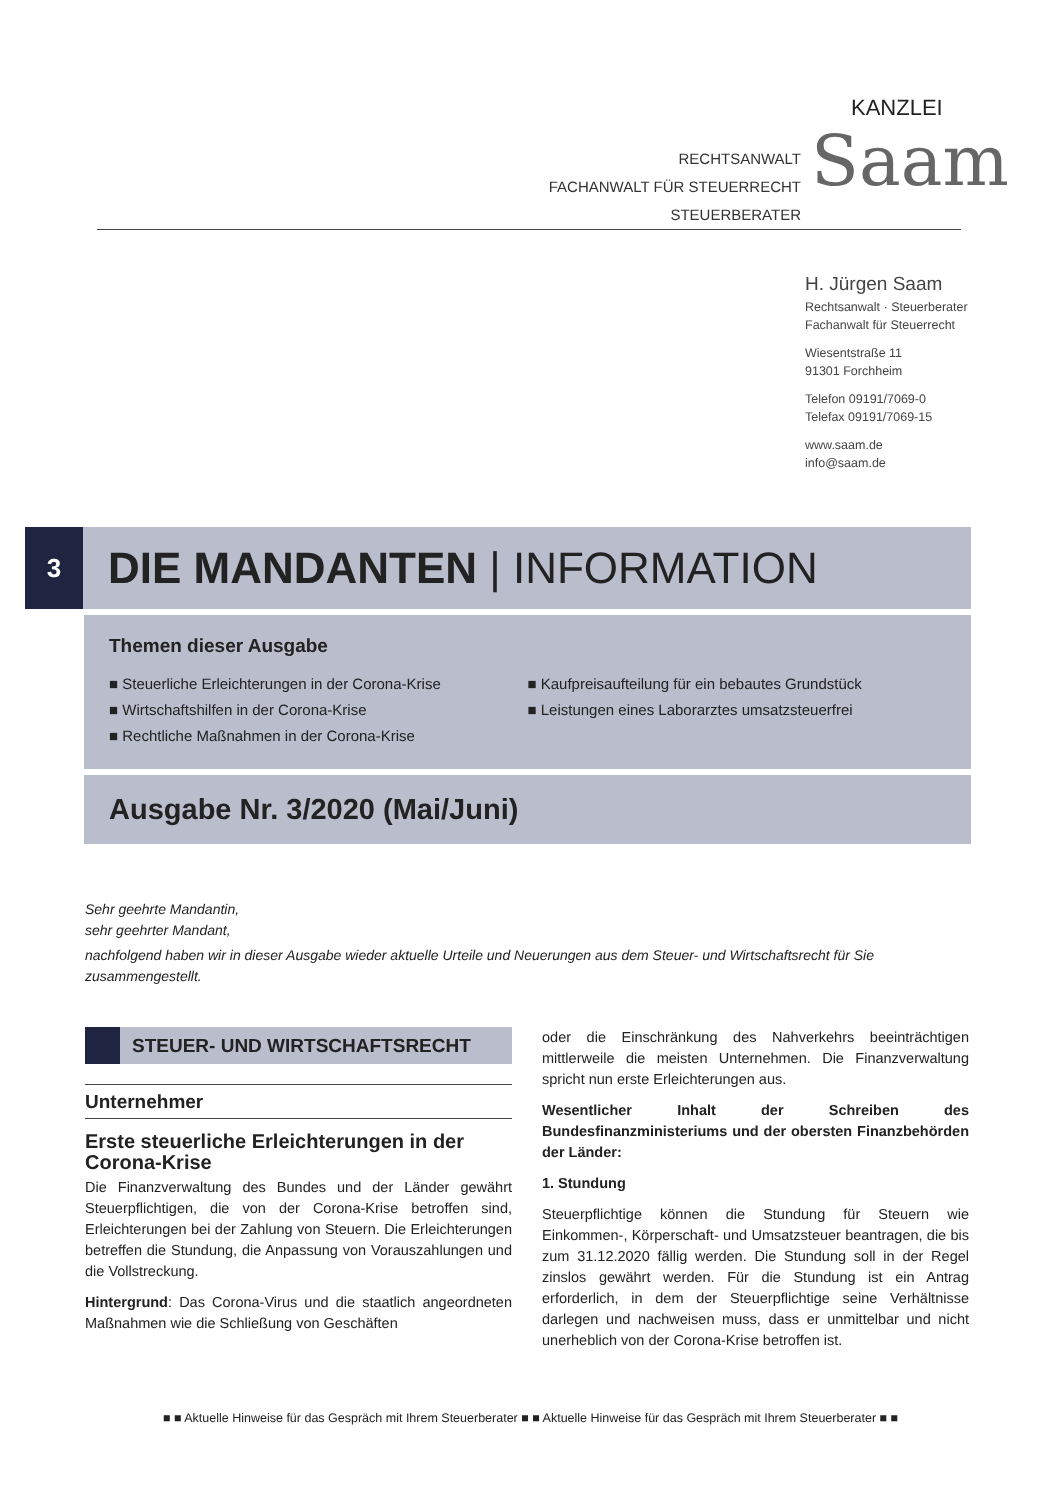RECHTSANWALT
FACHANWALT FÜR STEUERRECHT
STEUERBERATER
KANZLEI
Saam
H. Jürgen Saam
Rechtsanwalt · Steuerberater
Fachanwalt für Steuerrecht
Wiesentstraße 11
91301 Forchheim
Telefon 09191/7069-0
Telefax 09191/7069-15
www.saam.de
info@saam.de
3
DIE MANDANTEN | INFORMATION
Themen dieser Ausgabe
■ Steuerliche Erleichterungen in der Corona-Krise
■ Wirtschaftshilfen in der Corona-Krise
■ Rechtliche Maßnahmen in der Corona-Krise
■ Kaufpreisaufteilung für ein bebautes Grundstück
■ Leistungen eines Laborarztes umsatzsteuerfrei
Ausgabe Nr. 3/2020 (Mai/Juni)
Sehr geehrte Mandantin,
sehr geehrter Mandant,
nachfolgend haben wir in dieser Ausgabe wieder aktuelle Urteile und Neuerungen aus dem Steuer- und Wirtschaftsrecht für Sie zusammengestellt.
STEUER- UND WIRTSCHAFTSRECHT
Unternehmer
Erste steuerliche Erleichterungen in der Corona-Krise
Die Finanzverwaltung des Bundes und der Länder gewährt Steuerpflichtigen, die von der Corona-Krise betroffen sind, Erleichterungen bei der Zahlung von Steuern. Die Erleichterungen betreffen die Stundung, die Anpassung von Vorauszahlungen und die Vollstreckung.
Hintergrund: Das Corona-Virus und die staatlich angeordneten Maßnahmen wie die Schließung von Geschäften
oder die Einschränkung des Nahverkehrs beeinträchtigen mittlerweile die meisten Unternehmen. Die Finanzverwaltung spricht nun erste Erleichterungen aus.
Wesentlicher Inhalt der Schreiben des Bundesfinanzministeriums und der obersten Finanzbehörden der Länder:
1. Stundung
Steuerpflichtige können die Stundung für Steuern wie Einkommen-, Körperschaft- und Umsatzsteuer beantragen, die bis zum 31.12.2020 fällig werden. Die Stundung soll in der Regel zinslos gewährt werden. Für die Stundung ist ein Antrag erforderlich, in dem der Steuerpflichtige seine Verhältnisse darlegen und nachweisen muss, dass er unmittelbar und nicht unerheblich von der Corona-Krise betroffen ist.
■ ■ Aktuelle Hinweise für das Gespräch mit Ihrem Steuerberater ■ ■ Aktuelle Hinweise für das Gespräch mit Ihrem Steuerberater ■ ■